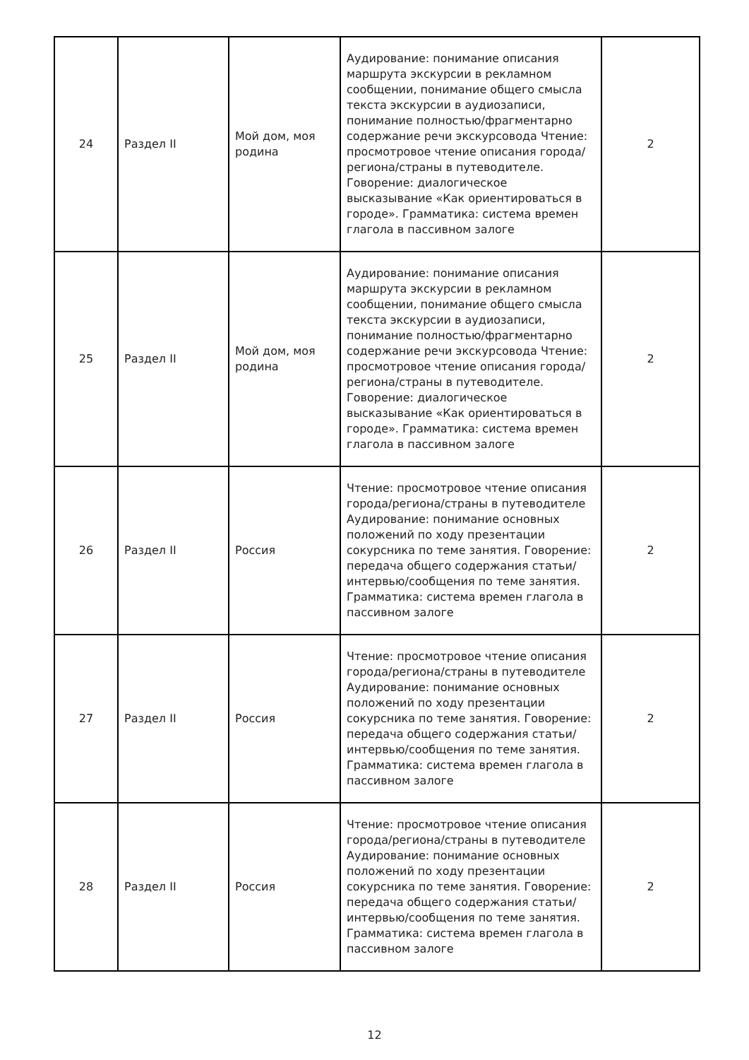| 24 | Раздел II | Мой дом, моя родина | Аудирование: понимание описания маршрута экскурсии в рекламном сообщении, понимание общего смысла текста экскурсии в аудиозаписи, понимание полностью/фрагментарно содержание речи экскурсовода Чтение: просмотровое чтение описания города/региона/страны в путеводителе. Говорение: диалогическое высказывание «Как ориентироваться в городе». Грамматика: система времен глагола в пассивном залоге | 2 |
| 25 | Раздел II | Мой дом, моя родина | Аудирование: понимание описания маршрута экскурсии в рекламном сообщении, понимание общего смысла текста экскурсии в аудиозаписи, понимание полностью/фрагментарно содержание речи экскурсовода Чтение: просмотровое чтение описания города/региона/страны в путеводителе. Говорение: диалогическое высказывание «Как ориентироваться в городе». Грамматика: система времен глагола в пассивном залоге | 2 |
| 26 | Раздел II | Россия | Чтение: просмотровое чтение описания города/региона/страны в путеводителе Аудирование: понимание основных положений по ходу презентации сокурсника по теме занятия. Говорение: передача общего содержания статьи/интервью/сообщения по теме занятия. Грамматика: система времен глагола в пассивном залоге | 2 |
| 27 | Раздел II | Россия | Чтение: просмотровое чтение описания города/региона/страны в путеводителе Аудирование: понимание основных положений по ходу презентации сокурсника по теме занятия. Говорение: передача общего содержания статьи/интервью/сообщения по теме занятия. Грамматика: система времен глагола в пассивном залоге | 2 |
| 28 | Раздел II | Россия | Чтение: просмотровое чтение описания города/региона/страны в путеводителе Аудирование: понимание основных положений по ходу презентации сокурсника по теме занятия. Говорение: передача общего содержания статьи/интервью/сообщения по теме занятия. Грамматика: система времен глагола в пассивном залоге | 2 |
12